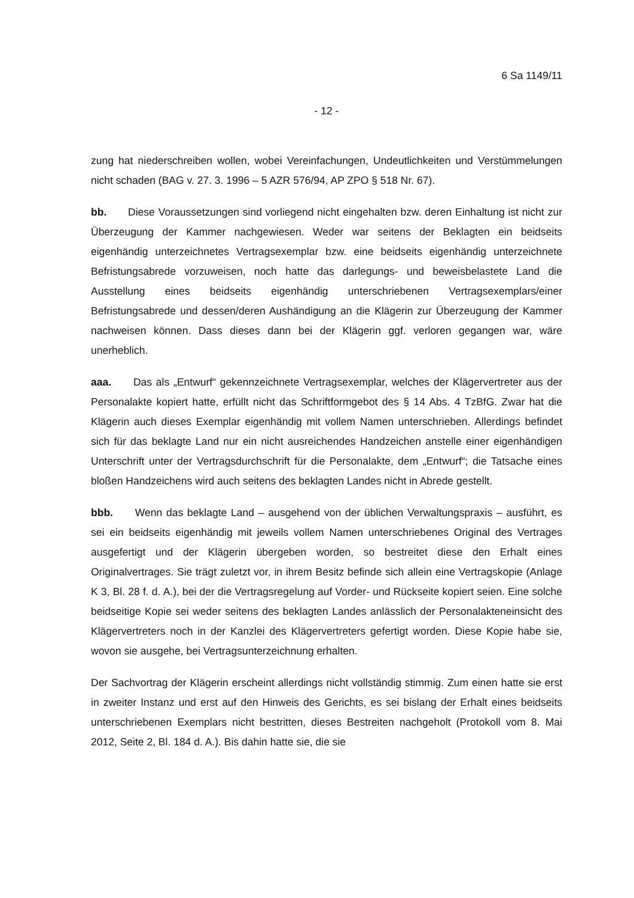6 Sa 1149/11
- 12 -
zung hat niederschreiben wollen, wobei Vereinfachungen, Undeutlichkeiten und Verstümmelungen nicht schaden (BAG v. 27. 3. 1996 – 5 AZR 576/94, AP ZPO § 518 Nr. 67).
bb. Diese Voraussetzungen sind vorliegend nicht eingehalten bzw. deren Einhaltung ist nicht zur Überzeugung der Kammer nachgewiesen. Weder war seitens der Beklagten ein beidseits eigenhändig unterzeichnetes Vertragsexemplar bzw. eine beidseits eigenhändig unterzeichnete Befristungsabrede vorzuweisen, noch hatte das darlegungs- und beweisbelastete Land die Ausstellung eines beidseits eigenhändig unterschriebenen Vertragsexemplars/einer Befristungsabrede und dessen/deren Aushändigung an die Klägerin zur Überzeugung der Kammer nachweisen können. Dass dieses dann bei der Klägerin ggf. verloren gegangen war, wäre unerheblich.
aaa. Das als „Entwurf“ gekennzeichnete Vertragsexemplar, welches der Klägervertreter aus der Personalakte kopiert hatte, erfüllt nicht das Schriftformgebot des § 14 Abs. 4 TzBfG. Zwar hat die Klägerin auch dieses Exemplar eigenhändig mit vollem Namen unterschrieben. Allerdings befindet sich für das beklagte Land nur ein nicht ausreichendes Handzeichen anstelle einer eigenhändigen Unterschrift unter der Vertragsdurchschrift für die Personalakte, dem „Entwurf“; die Tatsache eines bloßen Handzeichens wird auch seitens des beklagten Landes nicht in Abrede gestellt.
bbb. Wenn das beklagte Land – ausgehend von der üblichen Verwaltungspraxis – ausführt, es sei ein beidseits eigenhändig mit jeweils vollem Namen unterschriebenes Original des Vertrages ausgefertigt und der Klägerin übergeben worden, so bestreitet diese den Erhalt eines Originalvertrages. Sie trägt zuletzt vor, in ihrem Besitz befinde sich allein eine Vertragskopie (Anlage K 3, Bl. 28 f. d. A.), bei der die Vertragsregelung auf Vorder- und Rückseite kopiert seien. Eine solche beidseitige Kopie sei weder seitens des beklagten Landes anlässlich der Personalakteneinsicht des Klägervertreters noch in der Kanzlei des Klägervertreters gefertigt worden. Diese Kopie habe sie, wovon sie ausgehe, bei Vertragsunterzeichnung erhalten.
Der Sachvortrag der Klägerin erscheint allerdings nicht vollständig stimmig. Zum einen hatte sie erst in zweiter Instanz und erst auf den Hinweis des Gerichts, es sei bislang der Erhalt eines beidseits unterschriebenen Exemplars nicht bestritten, dieses Bestreiten nachgeholt (Protokoll vom 8. Mai 2012, Seite 2, Bl. 184 d. A.). Bis dahin hatte sie, die sie